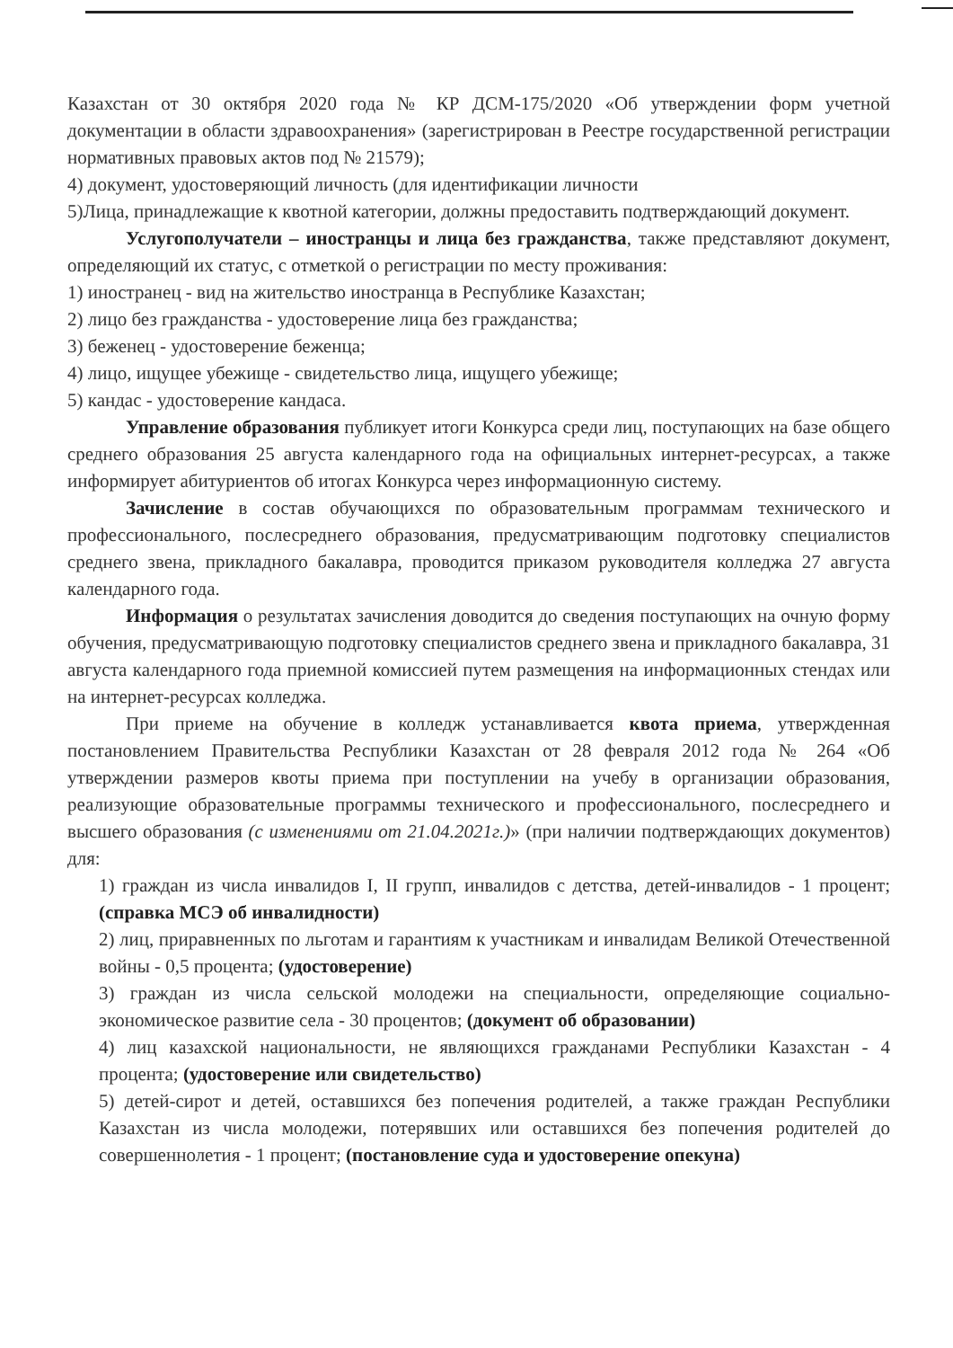Казахстан от 30 октября 2020 года № КР ДСМ-175/2020 «Об утверждении форм учетной документации в области здравоохранения» (зарегистрирован в Реестре государственной регистрации нормативных правовых актов под № 21579);
4) документ, удостоверяющий личность (для идентификации личности
5)Лица, принадлежащие к квотной категории, должны предоставить подтверждающий документ.
Услугополучатели – иностранцы и лица без гражданства, также представляют документ, определяющий их статус, с отметкой о регистрации по месту проживания:
1) иностранец - вид на жительство иностранца в Республике Казахстан;
2) лицо без гражданства - удостоверение лица без гражданства;
3) беженец - удостоверение беженца;
4) лицо, ищущее убежище - свидетельство лица, ищущего убежище;
5) кандас - удостоверение кандаса.
Управление образования публикует итоги Конкурса среди лиц, поступающих на базе общего среднего образования 25 августа календарного года на официальных интернет-ресурсах, а также информирует абитуриентов об итогах Конкурса через информационную систему.
Зачисление в состав обучающихся по образовательным программам технического и профессионального, послесреднего образования, предусматривающим подготовку специалистов среднего звена, прикладного бакалавра, проводится приказом руководителя колледжа 27 августа календарного года.
Информация о результатах зачисления доводится до сведения поступающих на очную форму обучения, предусматривающую подготовку специалистов среднего звена и прикладного бакалавра, 31 августа календарного года приемной комиссией путем размещения на информационных стендах или на интернет-ресурсах колледжа.
При приеме на обучение в колледж устанавливается квота приема, утвержденная постановлением Правительства Республики Казахстан от 28 февраля 2012 года № 264 «Об утверждении размеров квоты приема при поступлении на учебу в организации образования, реализующие образовательные программы технического и профессионального, послесреднего и высшего образования (с изменениями от 21.04.2021г.)» (при наличии подтверждающих документов) для:
1) граждан из числа инвалидов I, II групп, инвалидов с детства, детей-инвалидов - 1 процент; (справка МСЭ об инвалидности)
2) лиц, приравненных по льготам и гарантиям к участникам и инвалидам Великой Отечественной войны - 0,5 процента; (удостоверение)
3) граждан из числа сельской молодежи на специальности, определяющие социально-экономическое развитие села - 30 процентов; (документ об образовании)
4) лиц казахской национальности, не являющихся гражданами Республики Казахстан - 4 процента; (удостоверение или свидетельство)
5) детей-сирот и детей, оставшихся без попечения родителей, а также граждан Республики Казахстан из числа молодежи, потерявших или оставшихся без попечения родителей до совершеннолетия - 1 процент; (постановление суда и удостоверение опекуна)